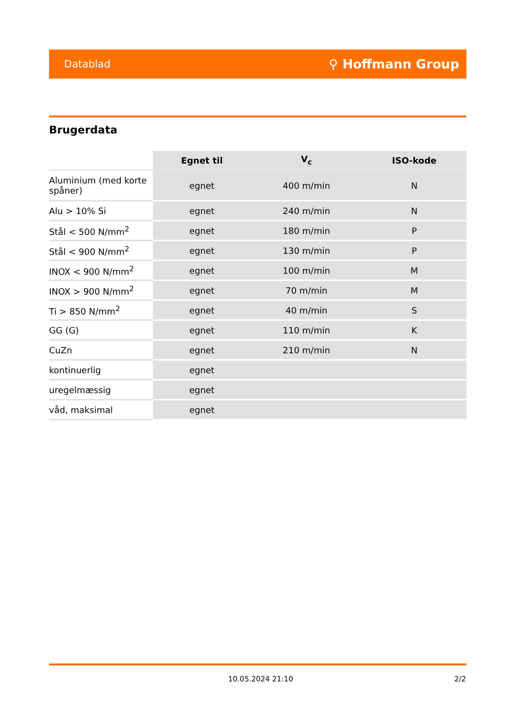Datablad ⚲ Hoffmann Group
Brugerdata
| | Egnet til | V<sub>c</sub> | ISO-kode |
| --- | --- | --- | --- |
| Aluminium (med korte spåner) | egnet | 400 m/min | N |
| Alu > 10% Si | egnet | 240 m/min | N |
| Stål < 500 N/mm<sup>2</sup> | egnet | 180 m/min | P |
| Stål < 900 N/mm<sup>2</sup> | egnet | 130 m/min | P |
| INOX < 900 N/mm<sup>2</sup> | egnet | 100 m/min | M |
| INOX > 900 N/mm<sup>2</sup> | egnet | 70 m/min | M |
| Ti > 850 N/mm<sup>2</sup> | egnet | 40 m/min | S |
| GG (G) | egnet | 110 m/min | K |
| CuZn | egnet | 210 m/min | N |
| kontinuerlig | egnet | | |
| uregelmæssig | egnet | | |
| våd, maksimal | egnet | | |
10.05.2024 21:10 2/2